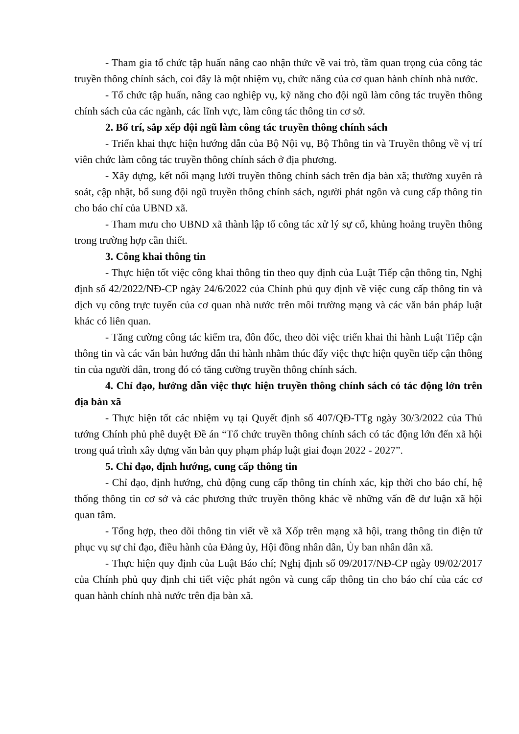- Tham gia tổ chức tập huấn nâng cao nhận thức về vai trò, tầm quan trọng của công tác truyền thông chính sách, coi đây là một nhiệm vụ, chức năng của cơ quan hành chính nhà nước.
- Tổ chức tập huấn, nâng cao nghiệp vụ, kỹ năng cho đội ngũ làm công tác truyền thông chính sách của các ngành, các lĩnh vực, làm công tác thông tin cơ sở.
2. Bố trí, sắp xếp đội ngũ làm công tác truyền thông chính sách
- Triển khai thực hiện hướng dẫn của Bộ Nội vụ, Bộ Thông tin và Truyền thông về vị trí viên chức làm công tác truyền thông chính sách ở địa phương.
- Xây dựng, kết nối mạng lưới truyền thông chính sách trên địa bàn xã; thường xuyên rà soát, cập nhật, bổ sung đội ngũ truyền thông chính sách, người phát ngôn và cung cấp thông tin cho báo chí của UBND xã.
- Tham mưu cho UBND xã thành lập tổ công tác xử lý sự cố, khủng hoảng truyền thông trong trường hợp cần thiết.
3. Công khai thông tin
- Thực hiện tốt việc công khai thông tin theo quy định của Luật Tiếp cận thông tin, Nghị định số 42/2022/NĐ-CP ngày 24/6/2022 của Chính phủ quy định về việc cung cấp thông tin và dịch vụ công trực tuyến của cơ quan nhà nước trên môi trường mạng và các văn bản pháp luật khác có liên quan.
- Tăng cường công tác kiểm tra, đôn đốc, theo dõi việc triển khai thi hành Luật Tiếp cận thông tin và các văn bản hướng dẫn thi hành nhằm thúc đẩy việc thực hiện quyền tiếp cận thông tin của người dân, trong đó có tăng cường truyền thông chính sách.
4. Chỉ đạo, hướng dẫn việc thực hiện truyền thông chính sách có tác động lớn trên địa bàn xã
- Thực hiện tốt các nhiệm vụ tại Quyết định số 407/QĐ-TTg ngày 30/3/2022 của Thủ tướng Chính phủ phê duyệt Đề án “Tổ chức truyền thông chính sách có tác động lớn đến xã hội trong quá trình xây dựng văn bản quy phạm pháp luật giai đoạn 2022 - 2027”.
5. Chỉ đạo, định hướng, cung cấp thông tin
- Chỉ đạo, định hướng, chủ động cung cấp thông tin chính xác, kịp thời cho báo chí, hệ thống thông tin cơ sở và các phương thức truyền thông khác về những vấn đề dư luận xã hội quan tâm.
- Tổng hợp, theo dõi thông tin viết về xã Xốp trên mạng xã hội, trang thông tin điện tử phục vụ sự chỉ đạo, điều hành của Đảng ủy, Hội đồng nhân dân, Ủy ban nhân dân xã.
- Thực hiện quy định của Luật Báo chí; Nghị định số 09/2017/NĐ-CP ngày 09/02/2017 của Chính phủ quy định chi tiết việc phát ngôn và cung cấp thông tin cho báo chí của các cơ quan hành chính nhà nước trên địa bàn xã.